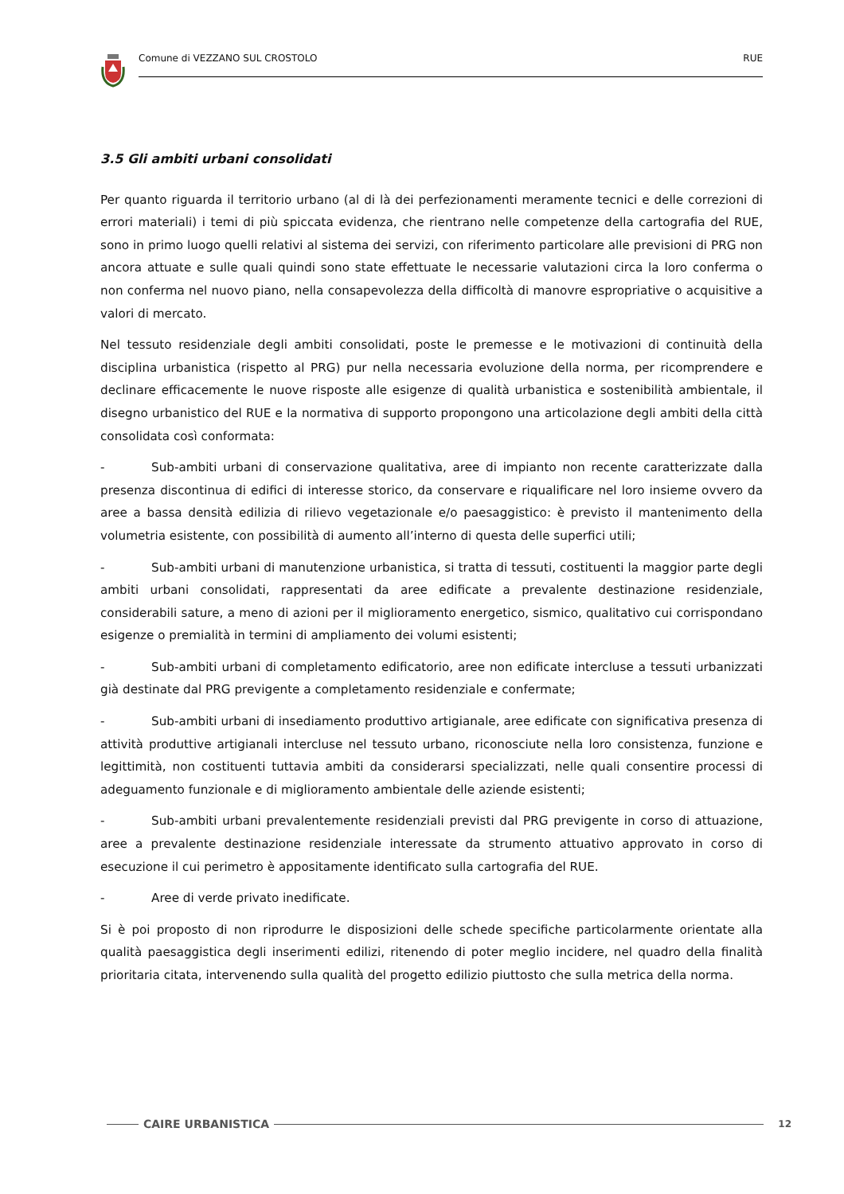Comune di VEZZANO SUL CROSTOLO RUE
3.5 Gli ambiti urbani consolidati
Per quanto riguarda il territorio urbano (al di là dei perfezionamenti meramente tecnici e delle correzioni di errori materiali) i temi di più spiccata evidenza, che rientrano nelle competenze della cartografia del RUE, sono in primo luogo quelli relativi al sistema dei servizi, con riferimento particolare alle previsioni di PRG non ancora attuate e sulle quali quindi sono state effettuate le necessarie valutazioni circa la loro conferma o non conferma nel nuovo piano, nella consapevolezza della difficoltà di manovre espropriative o acquisitive a valori di mercato.
Nel tessuto residenziale degli ambiti consolidati, poste le premesse e le motivazioni di continuità della disciplina urbanistica (rispetto al PRG) pur nella necessaria evoluzione della norma, per ricomprendere e declinare efficacemente le nuove risposte alle esigenze di qualità urbanistica e sostenibilità ambientale, il disegno urbanistico del RUE e la normativa di supporto propongono una articolazione degli ambiti della città consolidata così conformata:
- Sub-ambiti urbani di conservazione qualitativa, aree di impianto non recente caratterizzate dalla presenza discontinua di edifici di interesse storico, da conservare e riqualificare nel loro insieme ovvero da aree a bassa densità edilizia di rilievo vegetazionale e/o paesaggistico: è previsto il mantenimento della volumetria esistente, con possibilità di aumento all’interno di questa delle superfici utili;
- Sub-ambiti urbani di manutenzione urbanistica, si tratta di tessuti, costituenti la maggior parte degli ambiti urbani consolidati, rappresentati da aree edificate a prevalente destinazione residenziale, considerabili sature, a meno di azioni per il miglioramento energetico, sismico, qualitativo cui corrispondano esigenze o premialità in termini di ampliamento dei volumi esistenti;
- Sub-ambiti urbani di completamento edificatorio, aree non edificate intercluse a tessuti urbanizzati già destinate dal PRG previgente a completamento residenziale e confermate;
- Sub-ambiti urbani di insediamento produttivo artigianale, aree edificate con significativa presenza di attività produttive artigianali intercluse nel tessuto urbano, riconosciute nella loro consistenza, funzione e legittimità, non costituenti tuttavia ambiti da considerarsi specializzati, nelle quali consentire processi di adeguamento funzionale e di miglioramento ambientale delle aziende esistenti;
- Sub-ambiti urbani prevalentemente residenziali previsti dal PRG previgente in corso di attuazione, aree a prevalente destinazione residenziale interessate da strumento attuativo approvato in corso di esecuzione il cui perimetro è appositamente identificato sulla cartografia del RUE.
- Aree di verde privato inedificate.
Si è poi proposto di non riprodurre le disposizioni delle schede specifiche particolarmente orientate alla qualità paesaggistica degli inserimenti edilizi, ritenendo di poter meglio incidere, nel quadro della finalità prioritaria citata, intervenendo sulla qualità del progetto edilizio piuttosto che sulla metrica della norma.
CAIRE URBANISTICA
12